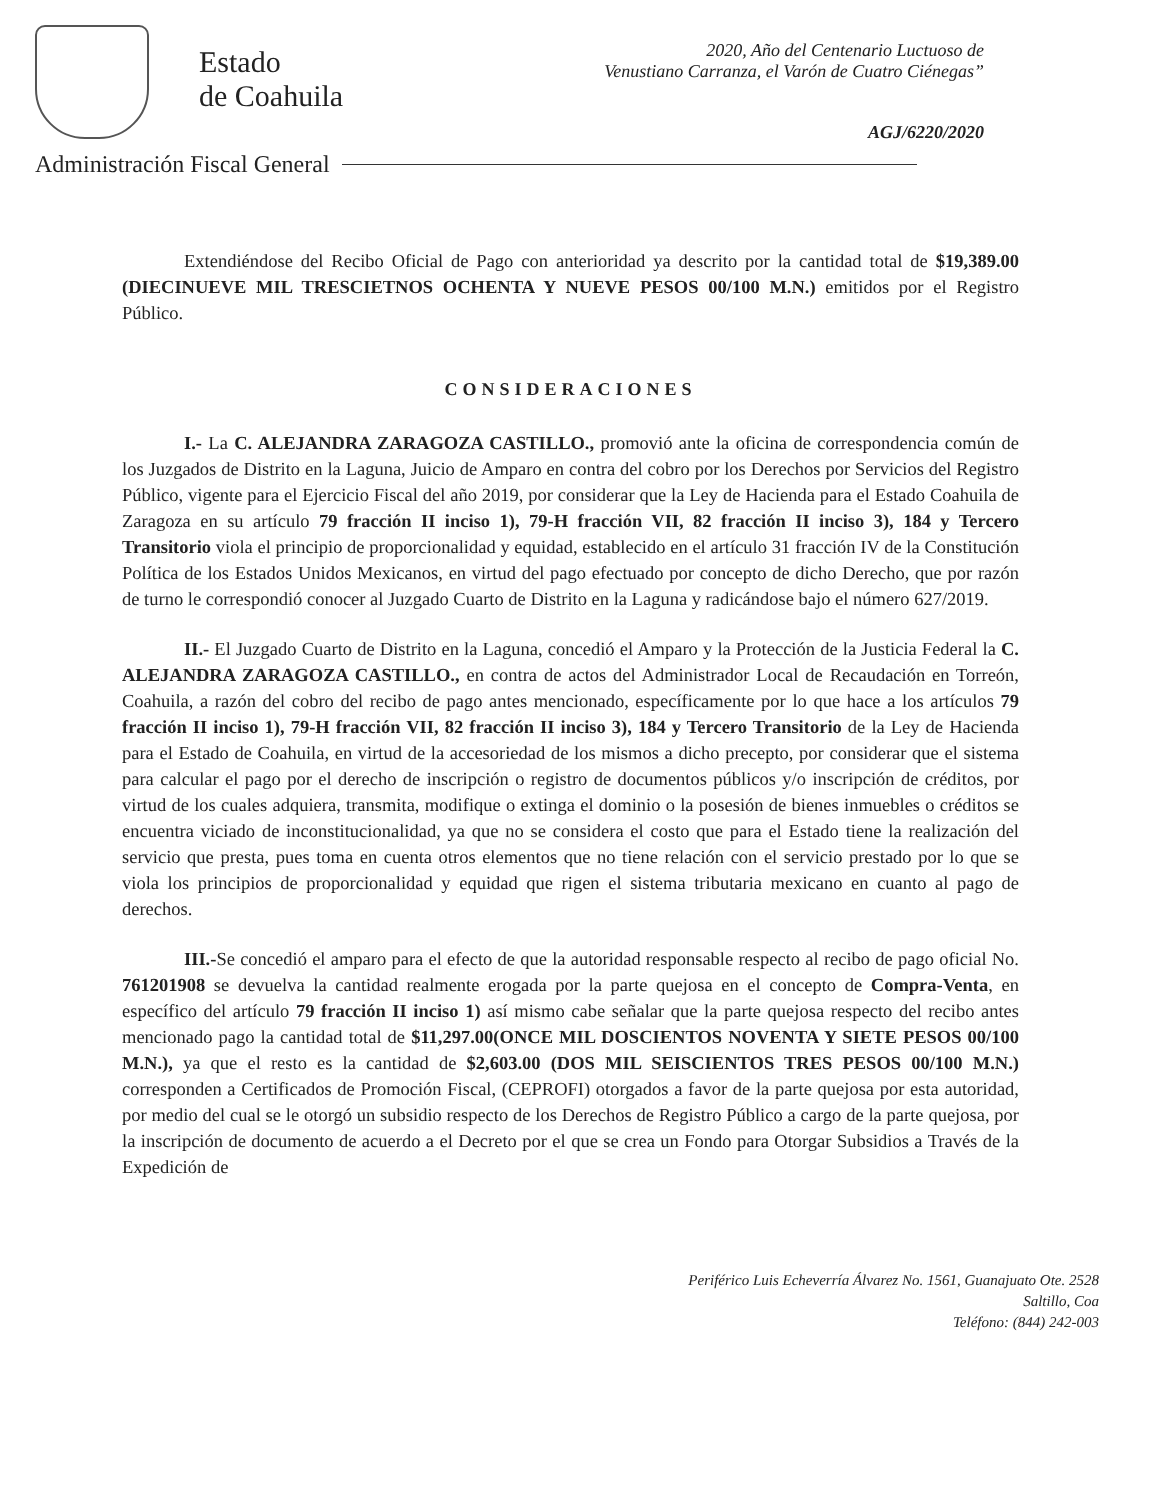Estado
de Coahuila
2020, Año del Centenario Luctuoso de
Venustiano Carranza, el Varón de Cuatro Ciénegas”
AGJ/6220/2020
Administración Fiscal General
Extendiéndose del Recibo Oficial de Pago con anterioridad ya descrito por la cantidad total de $19,389.00 (DIECINUEVE MIL TRESCIETNOS OCHENTA Y NUEVE PESOS 00/100 M.N.) emitidos por el Registro Público.
CONSIDERACIONES
I.- La C. ALEJANDRA ZARAGOZA CASTILLO., promovió ante la oficina de correspondencia común de los Juzgados de Distrito en la Laguna, Juicio de Amparo en contra del cobro por los Derechos por Servicios del Registro Público, vigente para el Ejercicio Fiscal del año 2019, por considerar que la Ley de Hacienda para el Estado Coahuila de Zaragoza en su artículo 79 fracción II inciso 1), 79-H fracción VII, 82 fracción II inciso 3), 184 y Tercero Transitorio viola el principio de proporcionalidad y equidad, establecido en el artículo 31 fracción IV de la Constitución Política de los Estados Unidos Mexicanos, en virtud del pago efectuado por concepto de dicho Derecho, que por razón de turno le correspondió conocer al Juzgado Cuarto de Distrito en la Laguna y radicándose bajo el número 627/2019.
II.- El Juzgado Cuarto de Distrito en la Laguna, concedió el Amparo y la Protección de la Justicia Federal la C. ALEJANDRA ZARAGOZA CASTILLO., en contra de actos del Administrador Local de Recaudación en Torreón, Coahuila, a razón del cobro del recibo de pago antes mencionado, específicamente por lo que hace a los artículos 79 fracción II inciso 1), 79-H fracción VII, 82 fracción II inciso 3), 184 y Tercero Transitorio de la Ley de Hacienda para el Estado de Coahuila, en virtud de la accesoriedad de los mismos a dicho precepto, por considerar que el sistema para calcular el pago por el derecho de inscripción o registro de documentos públicos y/o inscripción de créditos, por virtud de los cuales adquiera, transmita, modifique o extinga el dominio o la posesión de bienes inmuebles o créditos se encuentra viciado de inconstitucionalidad, ya que no se considera el costo que para el Estado tiene la realización del servicio que presta, pues toma en cuenta otros elementos que no tiene relación con el servicio prestado por lo que se viola los principios de proporcionalidad y equidad que rigen el sistema tributaria mexicano en cuanto al pago de derechos.
III.-Se concedió el amparo para el efecto de que la autoridad responsable respecto al recibo de pago oficial No. 761201908 se devuelva la cantidad realmente erogada por la parte quejosa en el concepto de Compra-Venta, en específico del artículo 79 fracción II inciso 1) así mismo cabe señalar que la parte quejosa respecto del recibo antes mencionado pago la cantidad total de $11,297.00(ONCE MIL DOSCIENTOS NOVENTA Y SIETE PESOS 00/100 M.N.), ya que el resto es la cantidad de $2,603.00 (DOS MIL SEISCIENTOS TRES PESOS 00/100 M.N.) corresponden a Certificados de Promoción Fiscal, (CEPROFI) otorgados a favor de la parte quejosa por esta autoridad, por medio del cual se le otorgó un subsidio respecto de los Derechos de Registro Público a cargo de la parte quejosa, por la inscripción de documento de acuerdo a el Decreto por el que se crea un Fondo para Otorgar Subsidios a Través de la Expedición de
Periférico Luis Echeverría Álvarez No. 1561, Guanajuato Ote. 2528
Saltillo, Coa
Teléfono: (844) 242-003